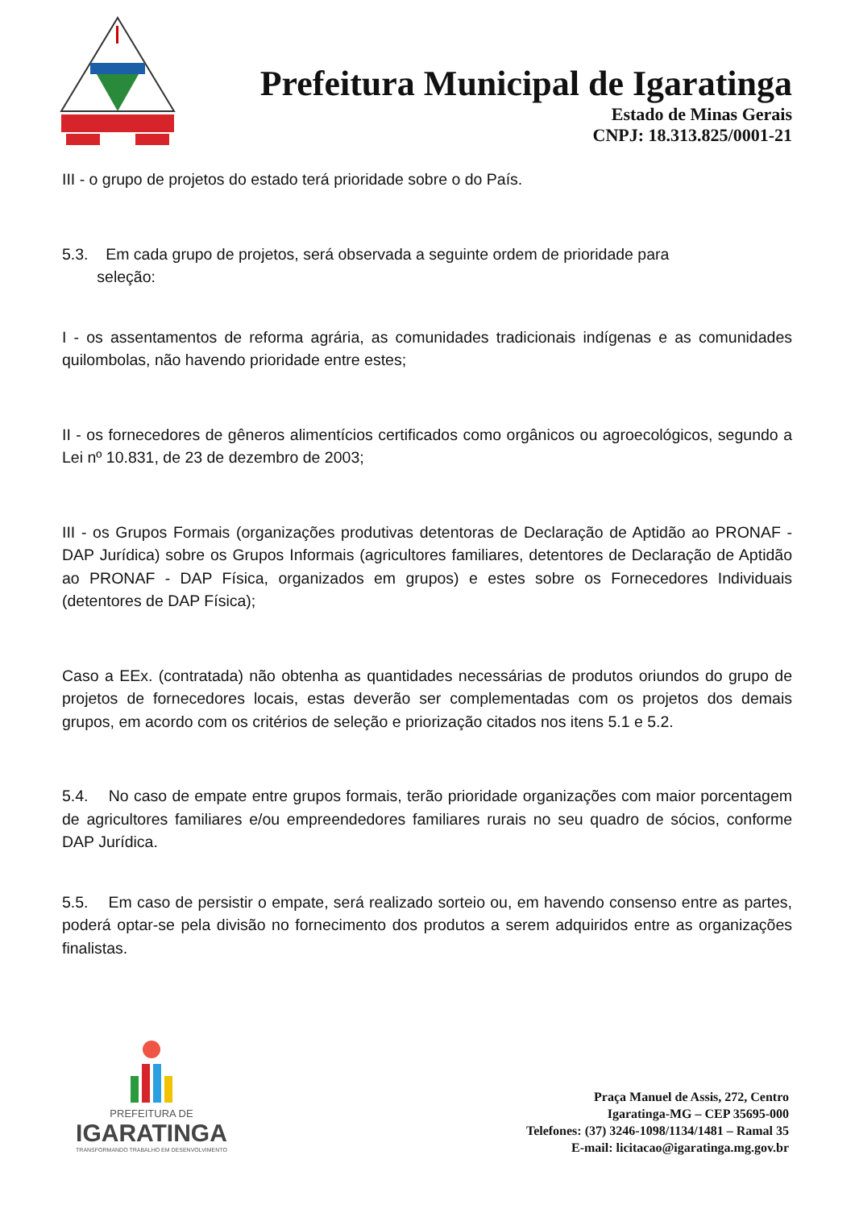Prefeitura Municipal de Igaratinga
Estado de Minas Gerais
CNPJ: 18.313.825/0001-21
III - o grupo de projetos do estado terá prioridade sobre o do País.
5.3. Em cada grupo de projetos, será observada a seguinte ordem de prioridade para
seleção:
I - os assentamentos de reforma agrária, as comunidades tradicionais indígenas e as comunidades quilombolas, não havendo prioridade entre estes;
II - os fornecedores de gêneros alimentícios certificados como orgânicos ou agroecológicos, segundo a Lei nº 10.831, de 23 de dezembro de 2003;
III - os Grupos Formais (organizações produtivas detentoras de Declaração de Aptidão ao PRONAF - DAP Jurídica) sobre os Grupos Informais (agricultores familiares, detentores de Declaração de Aptidão ao PRONAF - DAP Física, organizados em grupos) e estes sobre os Fornecedores Individuais (detentores de DAP Física);
Caso a EEx. (contratada) não obtenha as quantidades necessárias de produtos oriundos do grupo de projetos de fornecedores locais, estas deverão ser complementadas com os projetos dos demais grupos, em acordo com os critérios de seleção e priorização citados nos itens 5.1 e 5.2.
5.4. No caso de empate entre grupos formais, terão prioridade organizações com maior porcentagem de agricultores familiares e/ou empreendedores familiares rurais no seu quadro de sócios, conforme DAP Jurídica.
5.5. Em caso de persistir o empate, será realizado sorteio ou, em havendo consenso entre as partes, poderá optar-se pela divisão no fornecimento dos produtos a serem adquiridos entre as organizações finalistas.
PREFEITURA DE
IGARATINGA
TRANSFORMANDO TRABALHO EM DESENVOLVIMENTO
Praça Manuel de Assis, 272, Centro
Igaratinga-MG – CEP 35695-000
Telefones: (37) 3246-1098/1134/1481 – Ramal 35
E-mail: licitacao@igaratinga.mg.gov.br